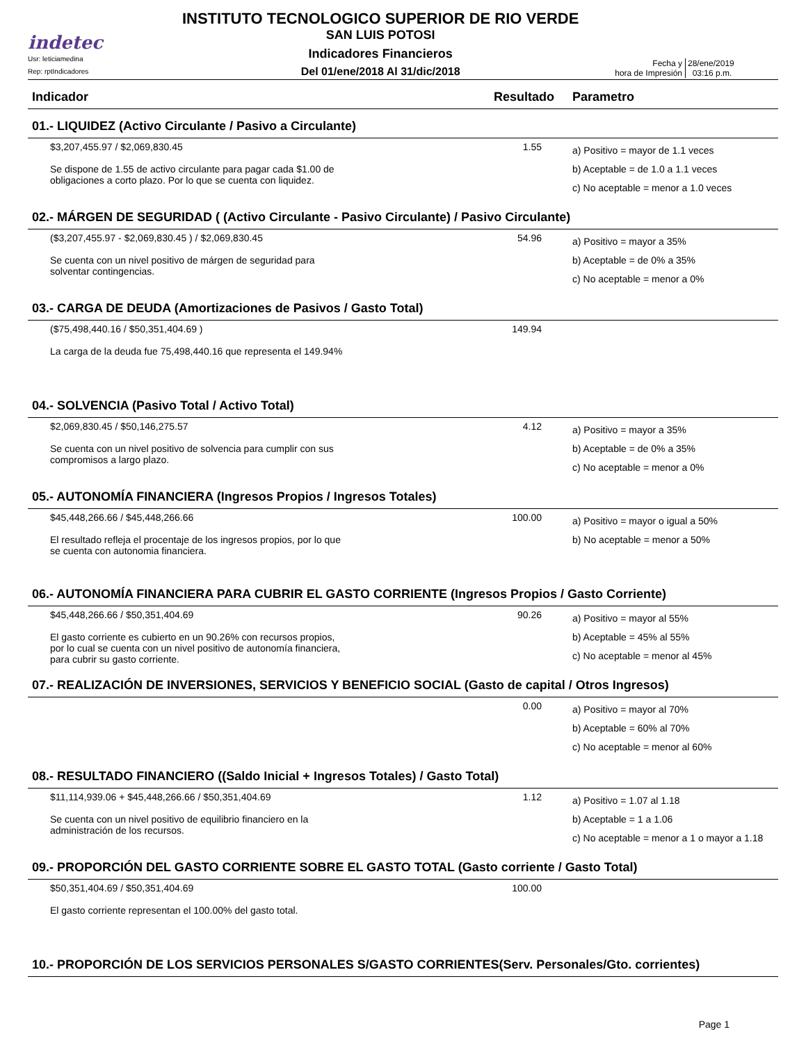indetec
Usr: leticiamedina
Rep: rptIndicadores
INSTITUTO TECNOLOGICO SUPERIOR DE RIO VERDE
SAN LUIS POTOSI
Indicadores Financieros
Del 01/ene/2018 Al 31/dic/2018
Fecha y
hora de Impresión
28/ene/2019
03:16 p.m.
| Indicador | Resultado | Parametro |
| --- | --- | --- |
| 01.- LIQUIDEZ (Activo Circulante / Pasivo a Circulante) | | |
| $3,207,455.97 / $2,069,830.45 Se dispone de 1.55 de activo circulante para pagar cada $1.00 de obligaciones a corto plazo. Por lo que se cuenta con liquidez. | 1.55 | a) Positivo = mayor de 1.1 veces b) Aceptable = de 1.0 a 1.1 veces c) No aceptable = menor a 1.0 veces |
| 02.- MÁRGEN DE SEGURIDAD ( (Activo Circulante - Pasivo Circulante) / Pasivo Circulante) | | |
| ($3,207,455.97 - $2,069,830.45 ) / $2,069,830.45 Se cuenta con un nivel positivo de márgen de seguridad para solventar contingencias. | 54.96 | a) Positivo = mayor a 35% b) Aceptable = de 0% a 35% c) No aceptable = menor a 0% |
| 03.- CARGA DE DEUDA (Amortizaciones de Pasivos / Gasto Total) | | |
| ($75,498,440.16 / $50,351,404.69 ) La carga de la deuda fue 75,498,440.16 que representa el 149.94% | 149.94 | |
| 04.- SOLVENCIA (Pasivo Total / Activo Total) | | |
| $2,069,830.45 / $50,146,275.57 Se cuenta con un nivel positivo de solvencia para cumplir con sus compromisos a largo plazo. | 4.12 | a) Positivo = mayor a 35% b) Aceptable = de 0% a 35% c) No aceptable = menor a 0% |
| 05.- AUTONOMÍA FINANCIERA (Ingresos Propios / Ingresos Totales) | | |
| $45,448,266.66 / $45,448,266.66 El resultado refleja el procentaje de los ingresos propios, por lo que se cuenta con autonomia financiera. | 100.00 | a) Positivo = mayor o igual a 50% b) No aceptable = menor a 50% |
| 06.- AUTONOMÍA FINANCIERA PARA CUBRIR EL GASTO CORRIENTE (Ingresos Propios / Gasto Corriente) | | |
| $45,448,266.66 / $50,351,404.69 El gasto corriente es cubierto en un 90.26% con recursos propios, por lo cual se cuenta con un nivel positivo de autonomía financiera, para cubrir su gasto corriente. | 90.26 | a) Positivo = mayor al 55% b) Aceptable = 45% al 55% c) No aceptable = menor al 45% |
| 07.- REALIZACIÓN DE INVERSIONES, SERVICIOS Y BENEFICIO SOCIAL (Gasto de capital / Otros Ingresos) | | |
| | 0.00 | a) Positivo = mayor al 70% b) Aceptable = 60% al 70% c) No aceptable = menor al 60% |
| 08.- RESULTADO FINANCIERO ((Saldo Inicial + Ingresos Totales) / Gasto Total) | | |
| $11,114,939.06 + $45,448,266.66 / $50,351,404.69 Se cuenta con un nivel positivo de equilibrio financiero en la administración de los recursos. | 1.12 | a) Positivo = 1.07 al 1.18 b) Aceptable = 1 a 1.06 c) No aceptable = menor a 1 o mayor a 1.18 |
| 09.- PROPORCIÓN DEL GASTO CORRIENTE SOBRE EL GASTO TOTAL (Gasto corriente / Gasto Total) | | |
| $50,351,404.69 / $50,351,404.69 El gasto corriente representan el 100.00% del gasto total. | 100.00 | |
| 10.- PROPORCIÓN DE LOS SERVICIOS PERSONALES S/GASTO CORRIENTES(Serv. Personales/Gto. corrientes) | | |
Page 1